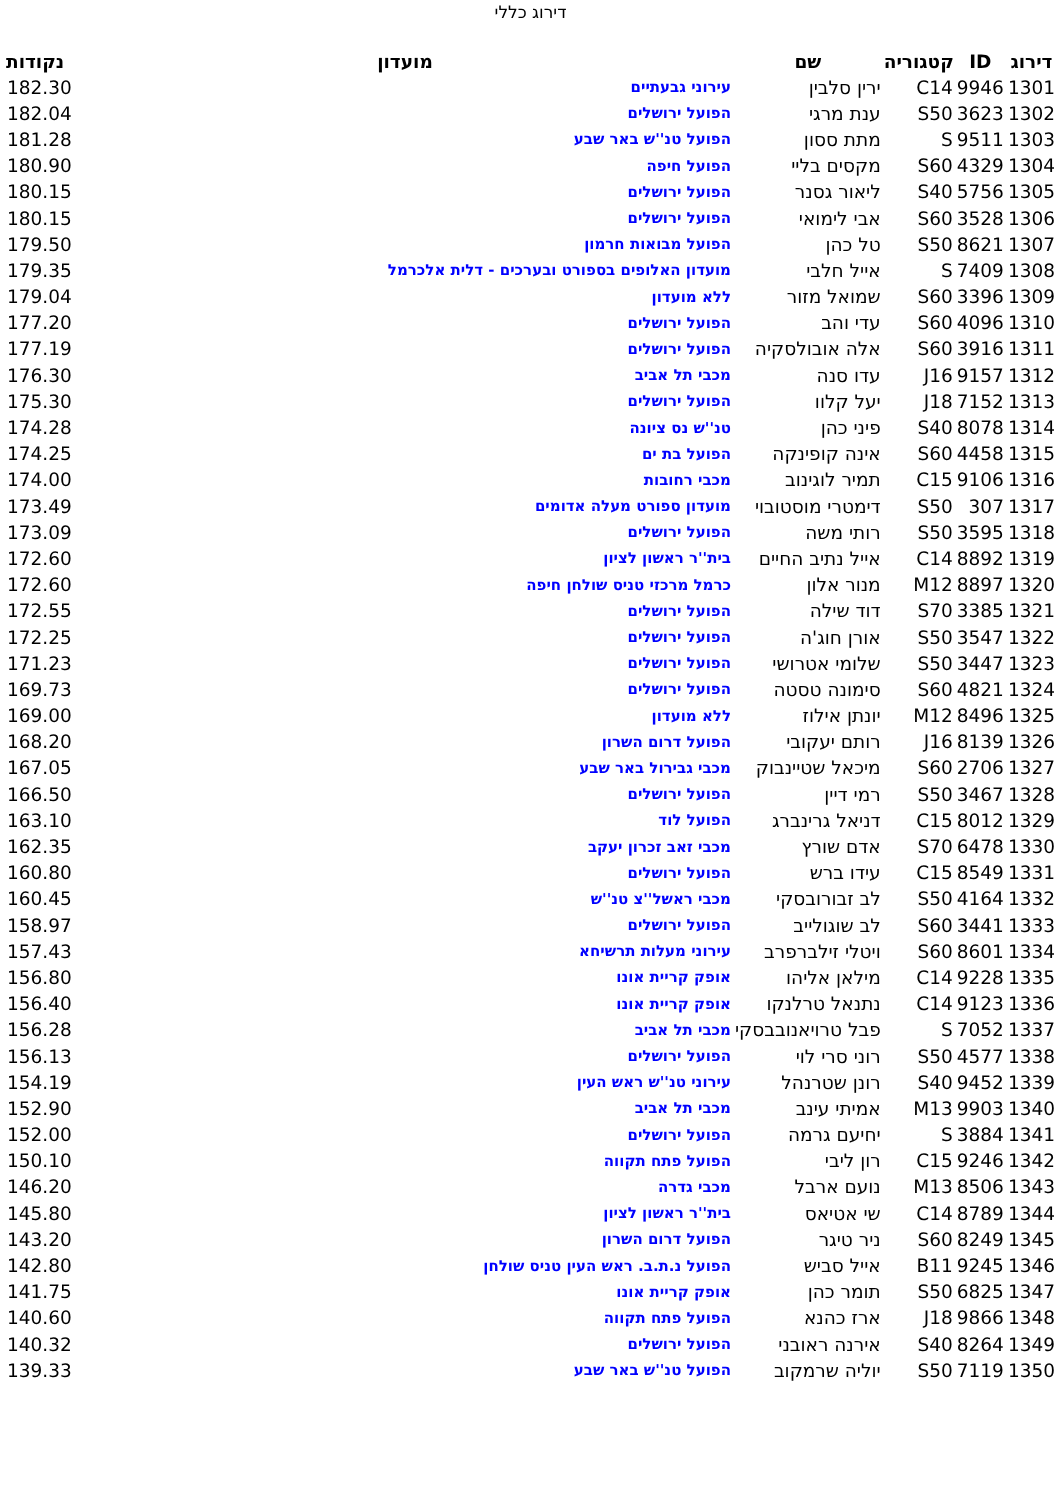דירוג כללי
| דירוג | ID | קטגוריה | שם | מועדון | נקודות |
| --- | --- | --- | --- | --- | --- |
| 1301 | 9946 | C14 | ירין סלבין | עירוני גבעתיים | 182.30 |
| 1302 | 3623 | S50 | ענת מרגי | הפועל ירושלים | 182.04 |
| 1303 | 9511 | S | מתת ססון | הפועל טנ''ש באר שבע | 181.28 |
| 1304 | 4329 | S60 | מקסים בליי | הפועל חיפה | 180.90 |
| 1305 | 5756 | S40 | ליאור גסנר | הפועל ירושלים | 180.15 |
| 1306 | 3528 | S60 | אבי לימואי | הפועל ירושלים | 180.15 |
| 1307 | 8621 | S50 | טל כהן | הפועל מבואות חרמון | 179.50 |
| 1308 | 7409 | S | אייל חלבי | מועדון האלופים בספורט ובערכים - דלית אלכרמל | 179.35 |
| 1309 | 3396 | S60 | שמואל מזור | ללא מועדון | 179.04 |
| 1310 | 4096 | S60 | עדי והב | הפועל ירושלים | 177.20 |
| 1311 | 3916 | S60 | אלה אובולסקיה | הפועל ירושלים | 177.19 |
| 1312 | 9157 | J16 | עדו סנה | מכבי תל אביב | 176.30 |
| 1313 | 7152 | J18 | יעל קלוו | הפועל ירושלים | 175.30 |
| 1314 | 8078 | S40 | פיני כהן | טנ''ש נס ציונה | 174.28 |
| 1315 | 4458 | S60 | אינה קופינקה | הפועל בת ים | 174.25 |
| 1316 | 9106 | C15 | תמיר לוגינוב | מכבי רחובות | 174.00 |
| 1317 | 307 | S50 | דימטרי מוסטובוי | מועדון ספורט מעלה אדומים | 173.49 |
| 1318 | 3595 | S50 | רותי משה | הפועל ירושלים | 173.09 |
| 1319 | 8892 | C14 | אייל נתיב החיים | בית''ר ראשון לציון | 172.60 |
| 1320 | 8897 | M12 | מנור אלון | כרמל מרכזי טניס שולחן חיפה | 172.60 |
| 1321 | 3385 | S70 | דוד שילה | הפועל ירושלים | 172.55 |
| 1322 | 3547 | S50 | אורן חוג'ה | הפועל ירושלים | 172.25 |
| 1323 | 3447 | S50 | שלומי אטרושי | הפועל ירושלים | 171.23 |
| 1324 | 4821 | S60 | סימונה טסטה | הפועל ירושלים | 169.73 |
| 1325 | 8496 | M12 | יונתן אילוז | ללא מועדון | 169.00 |
| 1326 | 8139 | J16 | רותם יעקובי | הפועל דרום השרון | 168.20 |
| 1327 | 2706 | S60 | מיכאל שטיינבוק | מכבי גבירול באר שבע | 167.05 |
| 1328 | 3467 | S50 | רמי דיין | הפועל ירושלים | 166.50 |
| 1329 | 8012 | C15 | דניאל גרינברג | הפועל לוד | 163.10 |
| 1330 | 6478 | S70 | אדם שורץ | מכבי זאב זכרון יעקב | 162.35 |
| 1331 | 8549 | C15 | עידו ברש | הפועל ירושלים | 160.80 |
| 1332 | 4164 | S50 | לב זבורובסקי | מכבי ראשל''צ טנ''ש | 160.45 |
| 1333 | 3441 | S60 | לב שוגולייב | הפועל ירושלים | 158.97 |
| 1334 | 8601 | S60 | ויטלי זילברפרב | עירוני מעלות תרשיחא | 157.43 |
| 1335 | 9228 | C14 | מילאן אליהו | אופק קריית אונו | 156.80 |
| 1336 | 9123 | C14 | נתנאל טרלנקו | אופק קריית אונו | 156.40 |
| 1337 | 7052 | S | פבל טרויאנובבסקי | מכבי תל אביב | 156.28 |
| 1338 | 4577 | S50 | רוני סרי לוי | הפועל ירושלים | 156.13 |
| 1339 | 9452 | S40 | רונן שטרנהל | עירוני טנ''ש ראש העין | 154.19 |
| 1340 | 9903 | M13 | אמיתי עינב | מכבי תל אביב | 152.90 |
| 1341 | 3884 | S | יחיעם גרמה | הפועל ירושלים | 152.00 |
| 1342 | 9246 | C15 | רון ליבי | הפועל פתח תקווה | 150.10 |
| 1343 | 8506 | M13 | נועם ארבל | מכבי גדרה | 146.20 |
| 1344 | 8789 | C14 | שי אטיאס | בית''ר ראשון לציון | 145.80 |
| 1345 | 8249 | S60 | ניר טיגר | הפועל דרום השרון | 143.20 |
| 1346 | 9245 | B11 | אייל סביש | הפועל נ.ת.ב. ראש העין טניס שולחן | 142.80 |
| 1347 | 6825 | S50 | תומר כהן | אופק קריית אונו | 141.75 |
| 1348 | 9866 | J18 | ארז כהנא | הפועל פתח תקווה | 140.60 |
| 1349 | 8264 | S40 | אירנה ראובני | הפועל ירושלים | 140.32 |
| 1350 | 7119 | S50 | יוליה שרמקוב | הפועל טנ''ש באר שבע | 139.33 |